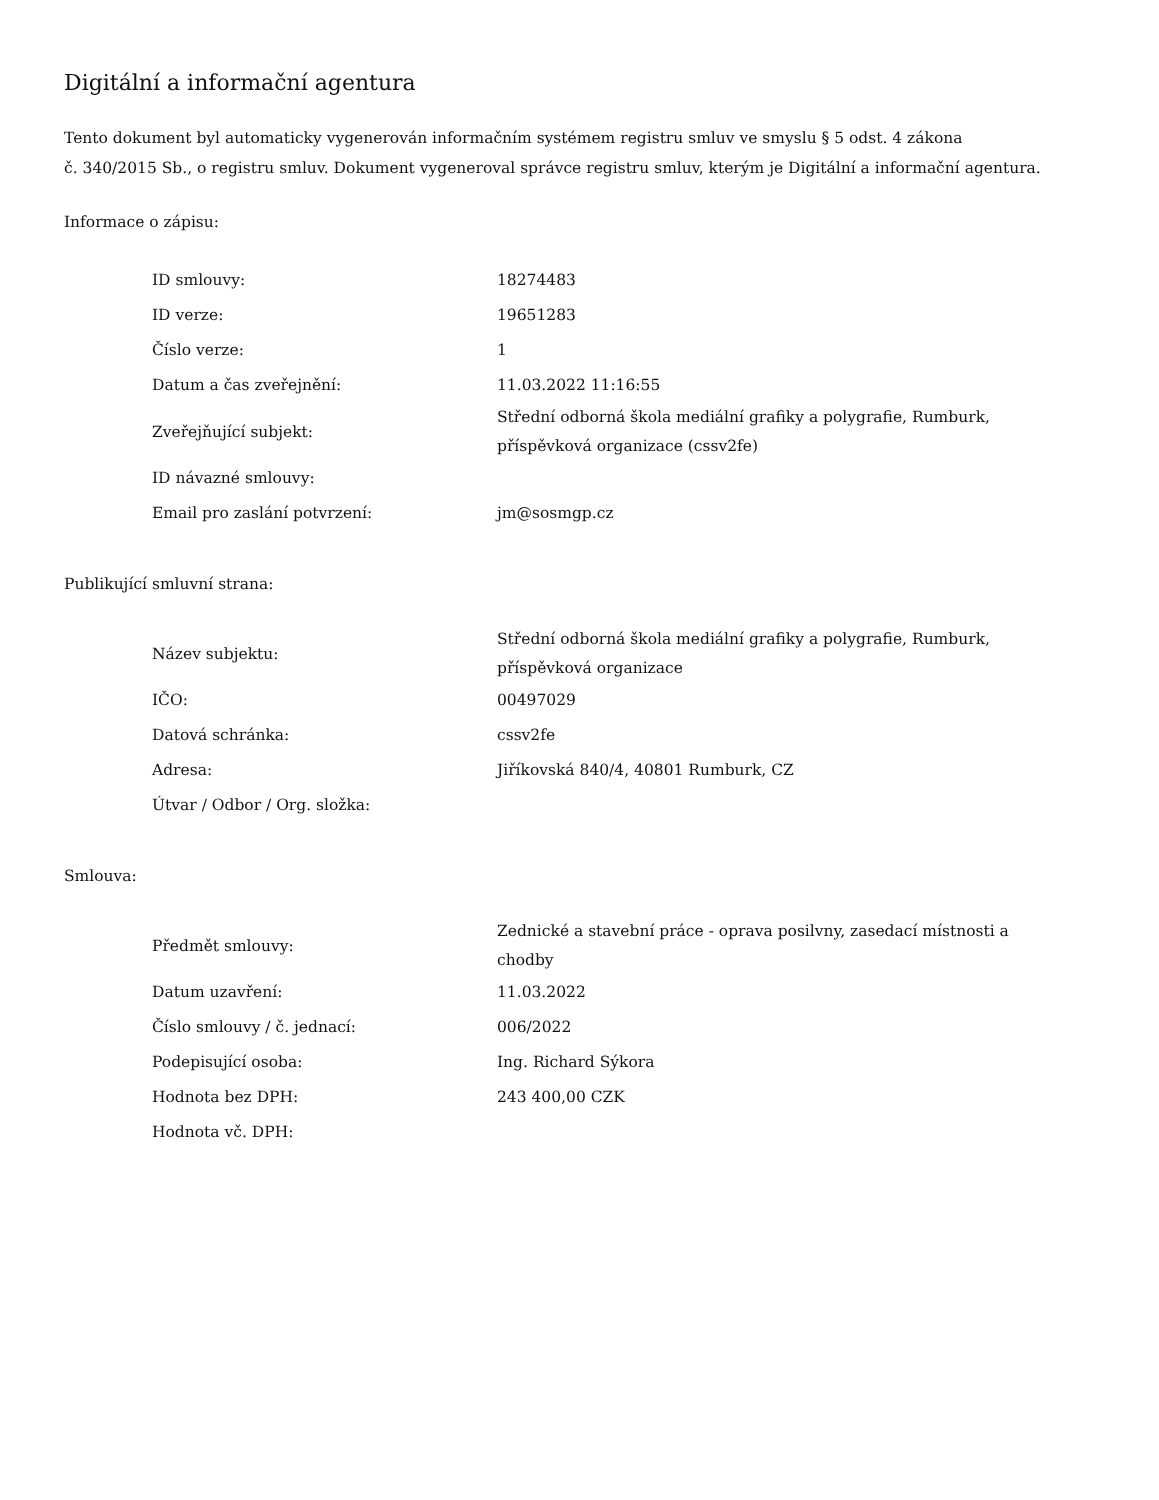Digitální a informační agentura
Tento dokument byl automaticky vygenerován informačním systémem registru smluv ve smyslu § 5 odst. 4 zákona
č. 340/2015 Sb., o registru smluv. Dokument vygeneroval správce registru smluv, kterým je Digitální a informační agentura.
Informace o zápisu:
| ID smlouvy: | 18274483 |
| ID verze: | 19651283 |
| Číslo verze: | 1 |
| Datum a čas zveřejnění: | 11.03.2022 11:16:55 |
| Zveřejňující subjekt: | Střední odborná škola mediální grafiky a polygrafie, Rumburk, příspěvková organizace (cssv2fe) |
| ID návazné smlouvy: | |
| Email pro zaslání potvrzení: | jm@sosmgp.cz |
Publikující smluvní strana:
| Název subjektu: | Střední odborná škola mediální grafiky a polygrafie, Rumburk, příspěvková organizace |
| IČO: | 00497029 |
| Datová schránka: | cssv2fe |
| Adresa: | Jiříkovská 840/4, 40801 Rumburk, CZ |
| Útvar / Odbor / Org. složka: | |
Smlouva:
| Předmět smlouvy: | Zednické a stavební práce - oprava posilvny, zasedací místnosti a chodby |
| Datum uzavření: | 11.03.2022 |
| Číslo smlouvy / č. jednací: | 006/2022 |
| Podepisující osoba: | Ing. Richard Sýkora |
| Hodnota bez DPH: | 243 400,00 CZK |
| Hodnota vč. DPH: | |